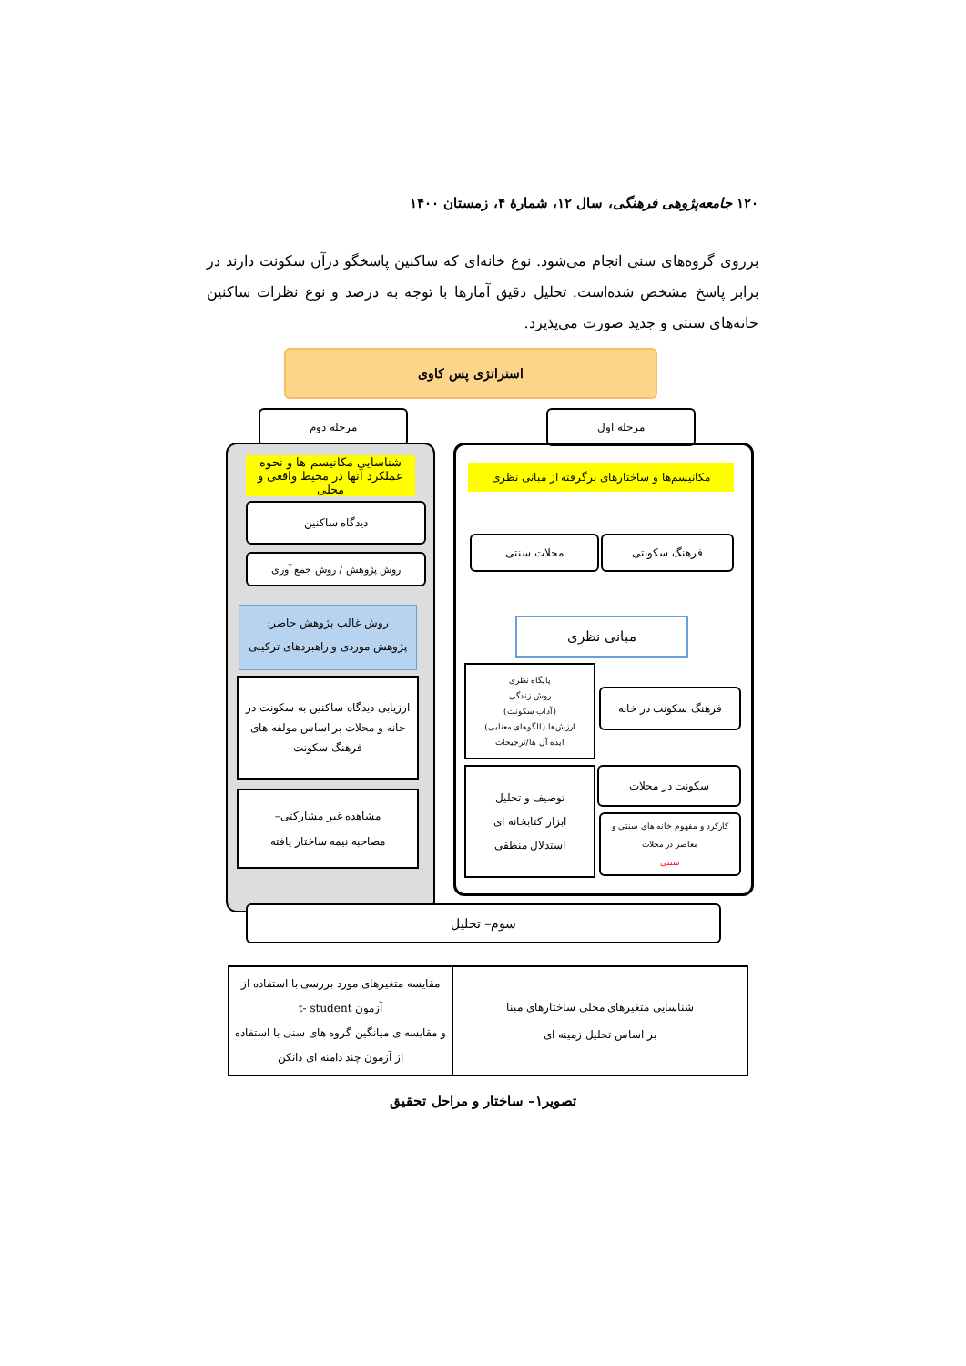۱۲۰ جامعه‌پژوهی فرهنگی، سال ۱۲، شمارهٔ ۴، زمستان ۱۴۰۰
برروی گروه‌های سنی انجام می‌شود. نوع خانه‌ای که ساکنین پاسخگو درآن سکونت دارند در برابر پاسخ مشخص شده‌است. تحلیل دقیق آمارها با توجه به درصد و نوع نظرات ساکنین خانه‌های سنتی و جدید صورت می‌پذیرد.
استراتژی پس کاوی
مرحله دوم مرحله اول
شناسایی مکانیسم ها و نحوه عملکرد آنها در محیط واقعی و محلی
مکانیسم‌ها و ساختارهای برگرفته از مبانی نظری
دیدگاه ساکنین
روش پژوهش / روش جمع آوری
محلات سنتی فرهنگ سکونتی
روش غالب پژوهش حاضر:
پژوهش موردی و راهبردهای ترکیبی
مبانی نظری
ارزیابی دیدگاه ساکنین به سکونت در خانه و محلات بر اساس مولفه های فرهنگ سکونت
پایگاه نظری
روش زندگی
(آداب سکونت)
ارزش‌ها (الگوهای معنایی)
ایده آل ها/ترجیحات
فرهنگ سکونت در خانه
مشاهده غیر مشارکتی–
مصاحبه نیمه ساختار یافته
توصیف و تحلیل
ابزار کتابخانه ای
استدلال منطقی
سکونت در محلات
کارکرد و مفهوم خانه های سنتی و معاصر در محلات
سنتی
سوم– تحلیل
مقایسه متغیرهای مورد بررسی با استفاده از آزمون t- student
و مقایسه ی میانگین گروه های سنی با استفاده از آزمون چند دامنه ای دانکن
شناسایی متغیرهای محلی ساختارهای مبنا
بر اساس تحلیل زمینه ای
تصویر۱– ساختار و مراحل تحقیق